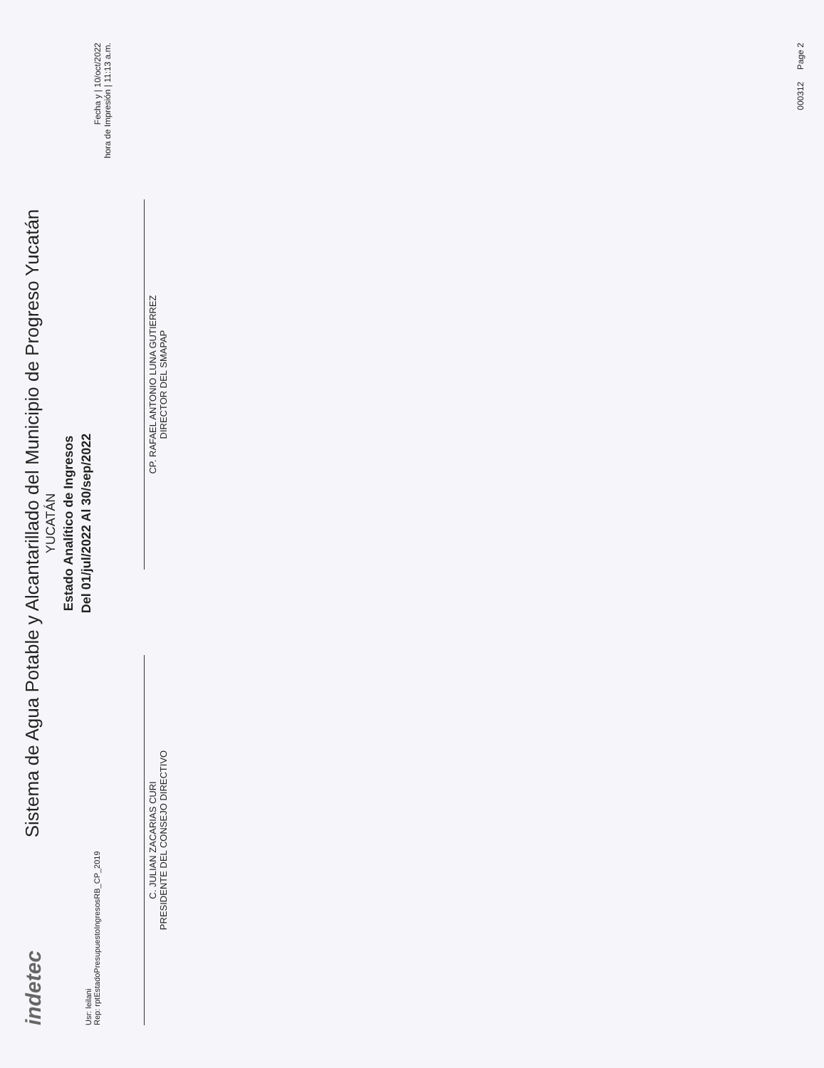indetec
Sistema de Agua Potable y Alcantarillado del Municipio de Progreso Yucatán
YUCATÁN
Estado Analítico de Ingresos
Del 01/jul/2022 Al 30/sep/2022
Fecha y | 10/oct/2022
hora de Impresión | 11:13 a.m.
Usr: leilani
Rep: rptEstadoPresupuestoIngresosRB_CP_2019
C. JULIAN ZACARIAS CURI
PRESIDENTE DEL CONSEJO DIRECTIVO
CP. RAFAEL ANTONIO LUNA GUTIERREZ
DIRECTOR DEL SMAPAP
000312 Page 2